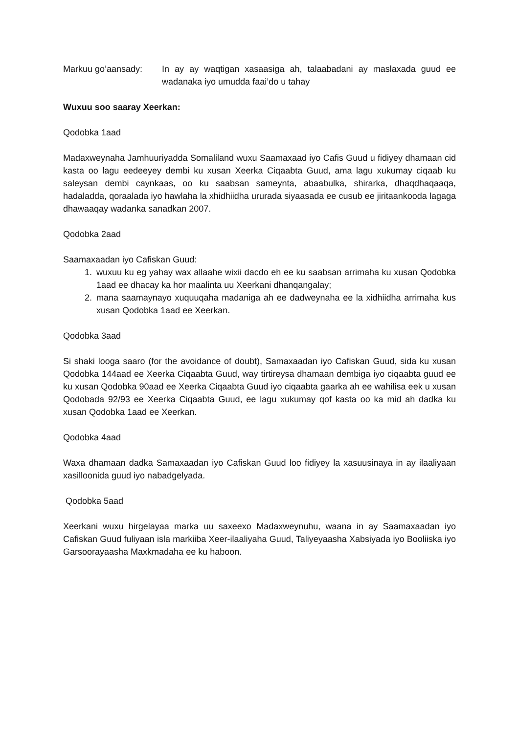Markuu go’aansady: In ay ay waqtigan xasaasiga ah, talaabadani ay maslaxada guud ee wadanaka iyo umudda faai’do u tahay
Wuxuu soo saaray Xeerkan:
Qodobka 1aad
Madaxweynaha Jamhuuriyadda Somaliland wuxu Saamaxaad iyo Cafis Guud u fidiyey dhamaan cid kasta oo lagu eedeeyey dembi ku xusan Xeerka Ciqaabta Guud, ama lagu xukumay ciqaab ku saleysan dembi caynkaas, oo ku saabsan sameynta, abaabulka, shirarka, dhaqdhaqaaqa, hadaladda, qoraalada iyo hawlaha la xhidhiidha ururada siyaasada ee cusub ee jiritaankooda lagaga dhawaaqay wadanka sanadkan 2007.
Qodobka 2aad
Saamaxaadan iyo Cafiskan Guud:
1. wuxuu ku eg yahay wax allaahe wixii dacdo eh ee ku saabsan arrimaha ku xusan Qodobka 1aad ee dhacay ka hor maalinta uu Xeerkani dhanqangalay;
2. mana saamaynayo xuquuqaha madaniga ah ee dadweynaha ee la xidhiidha arrimaha kus xusan Qodobka 1aad ee Xeerkan.
Qodobka 3aad
Si shaki looga saaro (for the avoidance of doubt), Samaxaadan iyo Cafiskan Guud, sida ku xusan Qodobka 144aad ee Xeerka Ciqaabta Guud, way tirtireysa dhamaan dembiga iyo ciqaabta guud ee ku xusan Qodobka 90aad ee Xeerka Ciqaabta Guud iyo ciqaabta gaarka ah ee wahilisa eek u xusan Qodobada 92/93 ee Xeerka Ciqaabta Guud, ee lagu xukumay qof kasta oo ka mid ah dadka ku xusan Qodobka 1aad ee Xeerkan.
Qodobka 4aad
Waxa dhamaan dadka Samaxaadan iyo Cafiskan Guud loo fidiyey la xasuusinaya in ay ilaaliyaan xasilloonida guud iyo nabadgelyada.
Qodobka 5aad
Xeerkani wuxu hirgelayaa marka uu saxeexo Madaxweynuhu, waana in ay Saamaxaadan iyo Cafiskan Guud fuliyaan isla markiiba Xeer-ilaaliyaha Guud, Taliyeyaasha Xabsiyada iyo Booliiska iyo Garsoorayaasha Maxkmadaha ee ku haboon.